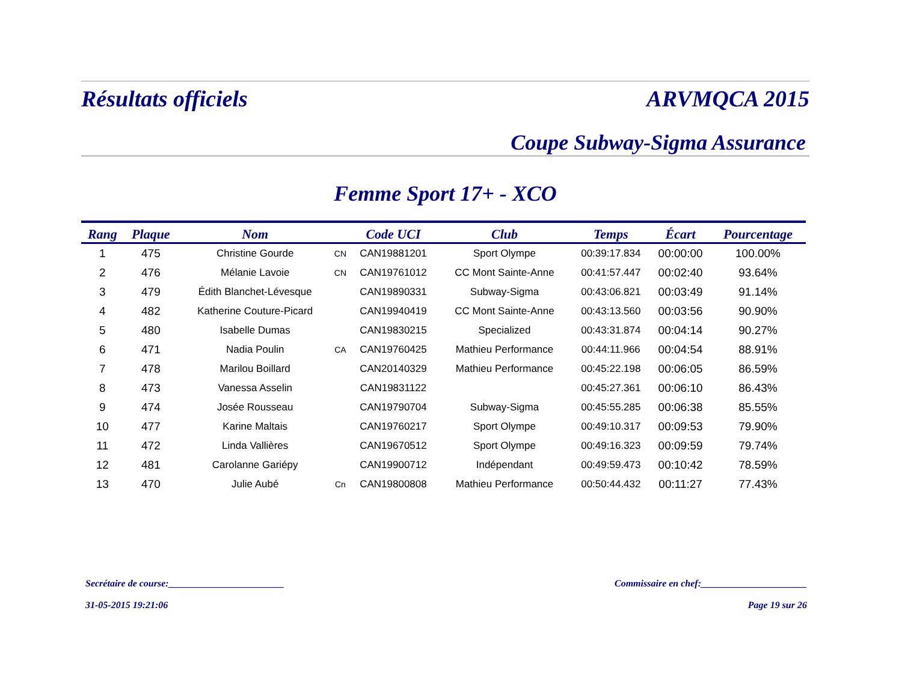Résultats officiels ARVMQCA 2015
Coupe Subway-Sigma Assurance
Femme Sport 17+ - XCO
| Rang | Plaque | Nom | | Code UCI | Club | Temps | Écart | Pourcentage |
| --- | --- | --- | --- | --- | --- | --- | --- | --- |
| 1 | 475 | Christine Gourde | CN | CAN19881201 | Sport Olympe | 00:39:17.834 | 00:00:00 | 100.00% |
| 2 | 476 | Mélanie Lavoie | CN | CAN19761012 | CC Mont Sainte-Anne | 00:41:57.447 | 00:02:40 | 93.64% |
| 3 | 479 | Édith Blanchet-Lévesque | | CAN19890331 | Subway-Sigma | 00:43:06.821 | 00:03:49 | 91.14% |
| 4 | 482 | Katherine Couture-Picard | | CAN19940419 | CC Mont Sainte-Anne | 00:43:13.560 | 00:03:56 | 90.90% |
| 5 | 480 | Isabelle Dumas | | CAN19830215 | Specialized | 00:43:31.874 | 00:04:14 | 90.27% |
| 6 | 471 | Nadia Poulin | CA | CAN19760425 | Mathieu Performance | 00:44:11.966 | 00:04:54 | 88.91% |
| 7 | 478 | Marilou Boillard | | CAN20140329 | Mathieu Performance | 00:45:22.198 | 00:06:05 | 86.59% |
| 8 | 473 | Vanessa Asselin | | CAN19831122 | | 00:45:27.361 | 00:06:10 | 86.43% |
| 9 | 474 | Josée Rousseau | | CAN19790704 | Subway-Sigma | 00:45:55.285 | 00:06:38 | 85.55% |
| 10 | 477 | Karine Maltais | | CAN19760217 | Sport Olympe | 00:49:10.317 | 00:09:53 | 79.90% |
| 11 | 472 | Linda Vallières | | CAN19670512 | Sport Olympe | 00:49:16.323 | 00:09:59 | 79.74% |
| 12 | 481 | Carolanne Gariépy | | CAN19900712 | Indépendant | 00:49:59.473 | 00:10:42 | 78.59% |
| 13 | 470 | Julie Aubé | Cn | CAN19800808 | Mathieu Performance | 00:50:44.432 | 00:11:27 | 77.43% |
Secrétaire de course:________________________ Commissaire en chef:______________________
31-05-2015 19:21:06 Page 19 sur 26